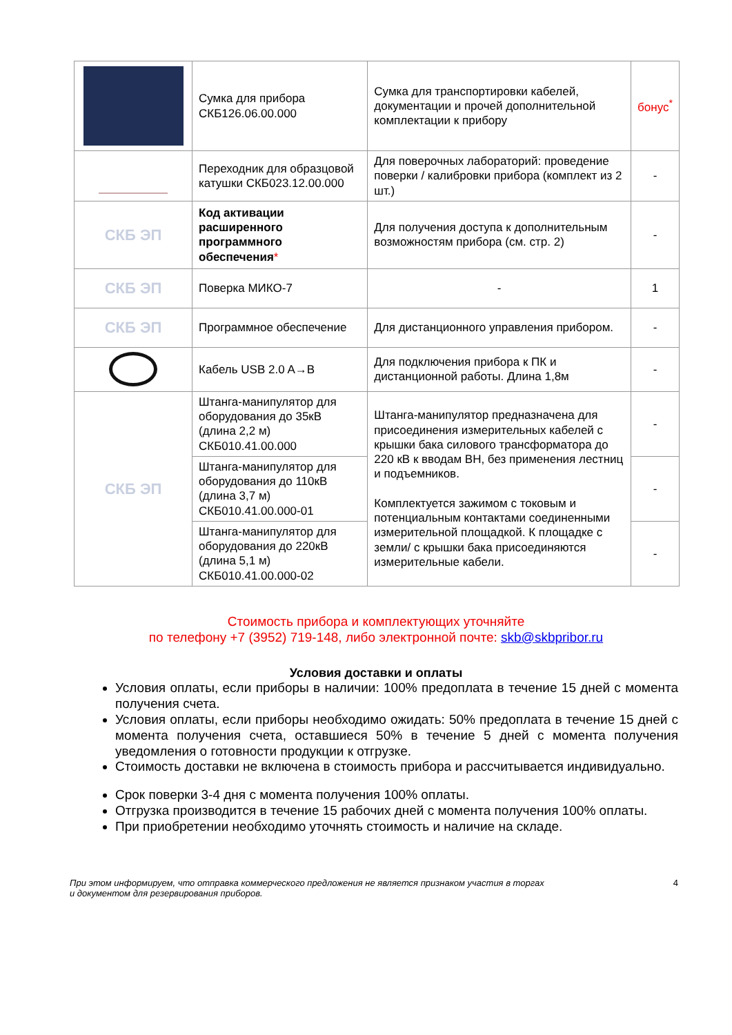| | Сумка для прибора СКБ126.06.00.000 | Сумка для транспортировки кабелей, документации и прочей дополнительной комплектации к прибору | бонус<sup>*</sup> |
| | Переходник для образцовой катушки СКБ023.12.00.000 | Для поверочных лабораторий: проведение поверки / калибровки прибора (комплект из 2 шт.) | - |
| СКБ ЭП | Код активации расширенного программного обеспечения * | Для получения доступа к дополнительным возможностям прибора (см. стр. 2) | - |
| СКБ ЭП | Поверка МИКО-7 | - | 1 |
| СКБ ЭП | Программное обеспечение | Для дистанционного управления прибором. | - |
| | Кабель USB 2.0 A→B | Для подключения прибора к ПК и дистанционной работы. Длина 1,8м | - |
| СКБ ЭП | Штанга-манипулятор для оборудования до 35кВ (длина 2,2 м) СКБ010.41.00.000 | Штанга-манипулятор предназначена для присоединения измерительных кабелей с крышки бака силового трансформатора до 220 кВ к вводам ВН, без применения лестниц и подъемников. Комплектуется зажимом с токовым и потенциальным контактами соединенными измерительной площадкой. К площадке с земли/ с крышки бака присоединяются измерительные кабели. | - |
| | Штанга-манипулятор для оборудования до 110кВ (длина 3,7 м) СКБ010.41.00.000-01 | | - |
| | Штанга-манипулятор для оборудования до 220кВ (длина 5,1 м) СКБ010.41.00.000-02 | | - |
Стоимость прибора и комплектующих уточняйте
по телефону +7 (3952) 719-148, либо электронной почте: skb@skbpribor.ru
Условия доставки и оплаты
Условия оплаты, если приборы в наличии: 100% предоплата в течение 15 дней с момента получения счета.
Условия оплаты, если приборы необходимо ожидать: 50% предоплата в течение 15 дней с момента получения счета, оставшиеся 50% в течение 5 дней с момента получения уведомления о готовности продукции к отгрузке.
Стоимость доставки не включена в стоимость прибора и рассчитывается индивидуально.
Срок поверки 3-4 дня с момента получения 100% оплаты.
Отгрузка производится в течение 15 рабочих дней с момента получения 100% оплаты.
При приобретении необходимо уточнять стоимость и наличие на складе.
При этом информируем, что отправка коммерческого предложения не является признаком участия в торгах
и документом для резервирования приборов.
4